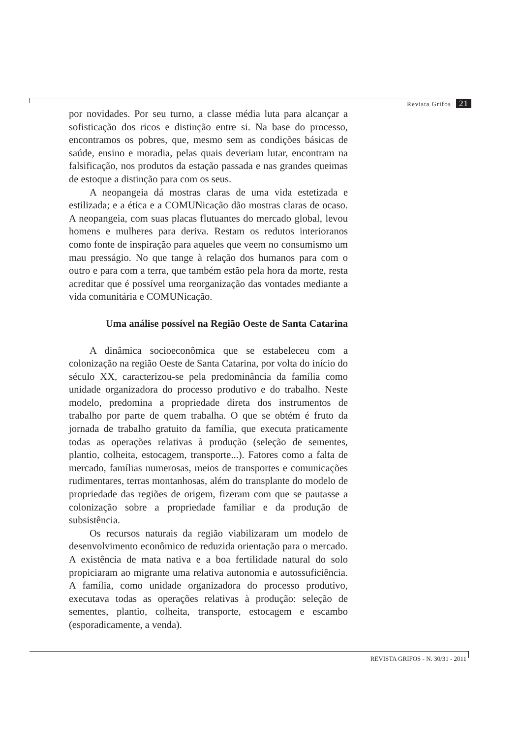Revista Grifos 21
por novidades. Por seu turno, a classe média luta para alcançar a sofisticação dos ricos e distinção entre si. Na base do processo, encontramos os pobres, que, mesmo sem as condições básicas de saúde, ensino e moradia, pelas quais deveriam lutar, encontram na falsificação, nos produtos da estação passada e nas grandes queimas de estoque a distinção para com os seus.
A neopangeia dá mostras claras de uma vida estetizada e estilizada; e a ética e a COMUNicação dão mostras claras de ocaso. A neopangeia, com suas placas flutuantes do mercado global, levou homens e mulheres para deriva. Restam os redutos interioranos como fonte de inspiração para aqueles que veem no consumismo um mau presságio. No que tange à relação dos humanos para com o outro e para com a terra, que também estão pela hora da morte, resta acreditar que é possível uma reorganização das vontades mediante a vida comunitária e COMUNicação.
Uma análise possível na Região Oeste de Santa Catarina
A dinâmica socioeconômica que se estabeleceu com a colonização na região Oeste de Santa Catarina, por volta do início do século XX, caracterizou-se pela predominância da família como unidade organizadora do processo produtivo e do trabalho. Neste modelo, predomina a propriedade direta dos instrumentos de trabalho por parte de quem trabalha. O que se obtém é fruto da jornada de trabalho gratuito da família, que executa praticamente todas as operações relativas à produção (seleção de sementes, plantio, colheita, estocagem, transporte...). Fatores como a falta de mercado, famílias numerosas, meios de transportes e comunicações rudimentares, terras montanhosas, além do transplante do modelo de propriedade das regiões de origem, fizeram com que se pautasse a colonização sobre a propriedade familiar e da produção de subsistência.
Os recursos naturais da região viabilizaram um modelo de desenvolvimento econômico de reduzida orientação para o mercado. A existência de mata nativa e a boa fertilidade natural do solo propiciaram ao migrante uma relativa autonomia e autossuficiência. A família, como unidade organizadora do processo produtivo, executava todas as operações relativas à produção: seleção de sementes, plantio, colheita, transporte, estocagem e escambo (esporadicamente, a venda).
REVISTA GRIFOS - N. 30/31 - 2011